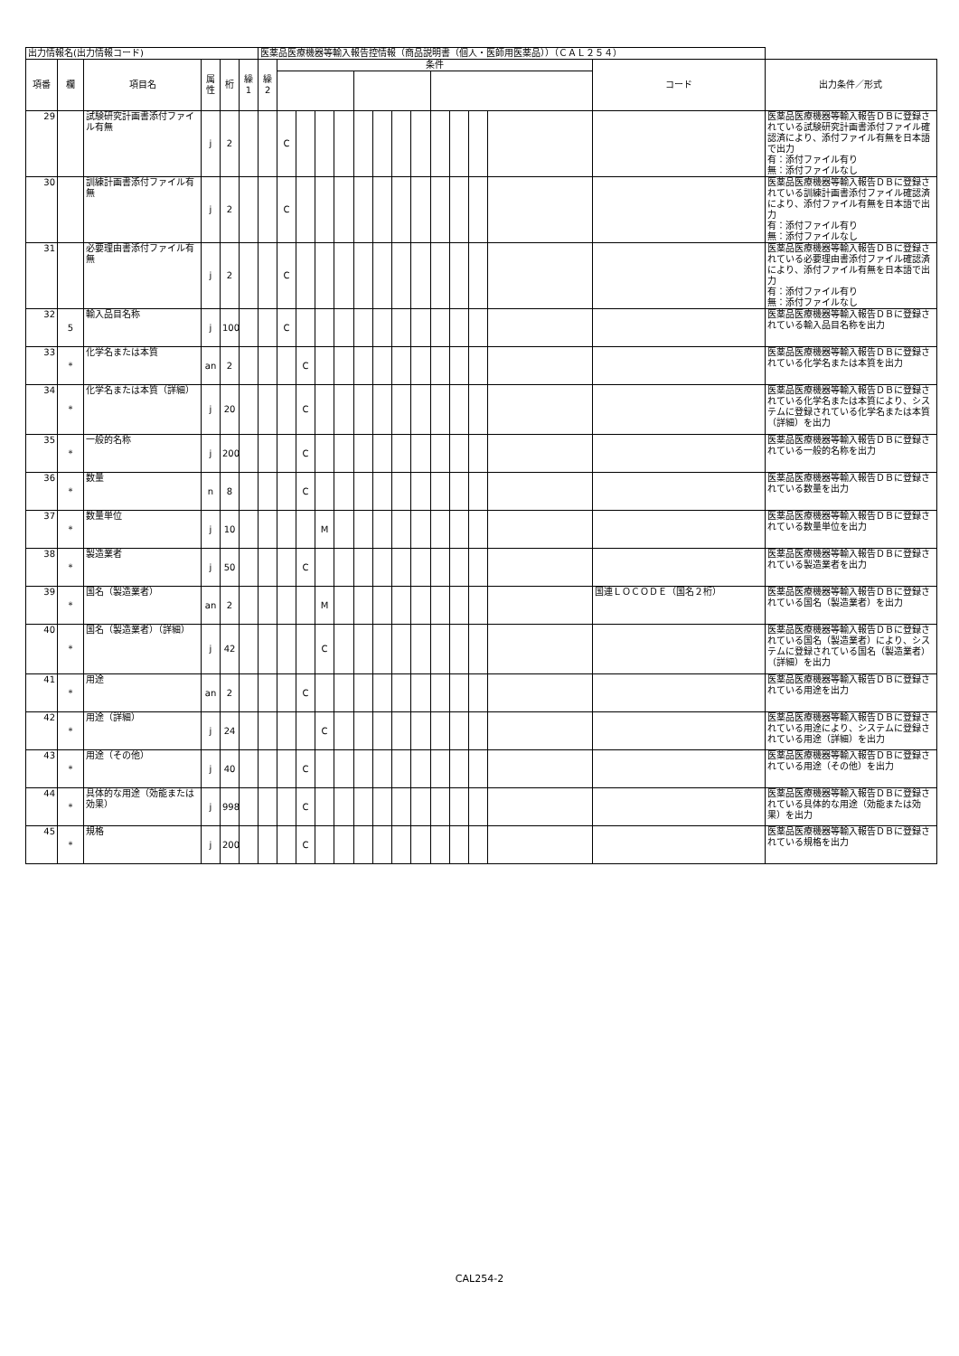| 出力情報名(出力情報コード) | | | | | | 医薬品医療機器等輸入報告控情報（商品説明書（個人・医師用医薬品））（ＣＡＬ２５４） | | | | | | | | | | | | | | |
| 項番 | 欄 | 項目名 | 属性 | 桁 | 繰 1 | 繰 2 | 条件 | | | | | | | | | | | | コード | 出力条件／形式 |
| 29 | | 試験研究計画書添付ファイル有無 | j | 2 | | | C | | | | | | | | | | | | | 医薬品医療機器等輸入報告ＤＢに登録されている試験研究計画書添付ファイル確認済により、添付ファイル有無を日本語で出力 有：添付ファイル有り 無：添付ファイルなし |
| 30 | | 訓練計画書添付ファイル有無 | j | 2 | | | C | | | | | | | | | | | | | 医薬品医療機器等輸入報告ＤＢに登録されている訓練計画書添付ファイル確認済により、添付ファイル有無を日本語で出力 有：添付ファイル有り 無：添付ファイルなし |
| 31 | | 必要理由書添付ファイル有無 | j | 2 | | | C | | | | | | | | | | | | | 医薬品医療機器等輸入報告ＤＢに登録されている必要理由書添付ファイル確認済により、添付ファイル有無を日本語で出力 有：添付ファイル有り 無：添付ファイルなし |
| 32 | 5 | 輸入品目名称 | j | 100 | | | C | | | | | | | | | | | | | 医薬品医療機器等輸入報告ＤＢに登録されている輸入品目名称を出力 |
| 33 | * | 化学名または本質 | an | 2 | | | | C | | | | | | | | | | | | 医薬品医療機器等輸入報告ＤＢに登録されている化学名または本質を出力 |
| 34 | * | 化学名または本質（詳細） | j | 20 | | | | C | | | | | | | | | | | | 医薬品医療機器等輸入報告ＤＢに登録されている化学名または本質により、システムに登録されている化学名または本質（詳細）を出力 |
| 35 | * | 一般的名称 | j | 200 | | | | C | | | | | | | | | | | | 医薬品医療機器等輸入報告ＤＢに登録されている一般的名称を出力 |
| 36 | * | 数量 | n | 8 | | | | C | | | | | | | | | | | | 医薬品医療機器等輸入報告ＤＢに登録されている数量を出力 |
| 37 | * | 数量単位 | j | 10 | | | | | M | | | | | | | | | | | 医薬品医療機器等輸入報告ＤＢに登録されている数量単位を出力 |
| 38 | * | 製造業者 | j | 50 | | | | C | | | | | | | | | | | | 医薬品医療機器等輸入報告ＤＢに登録されている製造業者を出力 |
| 39 | * | 国名（製造業者） | an | 2 | | | | | M | | | | | | | | | | 国連ＬＯＣＯＤＥ（国名２桁） | 医薬品医療機器等輸入報告ＤＢに登録されている国名（製造業者）を出力 |
| 40 | * | 国名（製造業者）（詳細） | j | 42 | | | | | C | | | | | | | | | | | 医薬品医療機器等輸入報告ＤＢに登録されている国名（製造業者）により、システムに登録されている国名（製造業者）（詳細）を出力 |
| 41 | * | 用途 | an | 2 | | | | C | | | | | | | | | | | | 医薬品医療機器等輸入報告ＤＢに登録されている用途を出力 |
| 42 | * | 用途（詳細） | j | 24 | | | | | C | | | | | | | | | | | 医薬品医療機器等輸入報告ＤＢに登録されている用途により、システムに登録されている用途（詳細）を出力 |
| 43 | * | 用途（その他） | j | 40 | | | | C | | | | | | | | | | | | 医薬品医療機器等輸入報告ＤＢに登録されている用途（その他）を出力 |
| 44 | * | 具体的な用途（効能または効果） | j | 998 | | | | C | | | | | | | | | | | | 医薬品医療機器等輸入報告ＤＢに登録されている具体的な用途（効能または効果）を出力 |
| 45 | * | 規格 | j | 200 | | | | C | | | | | | | | | | | | 医薬品医療機器等輸入報告ＤＢに登録されている規格を出力 |
CAL254-2